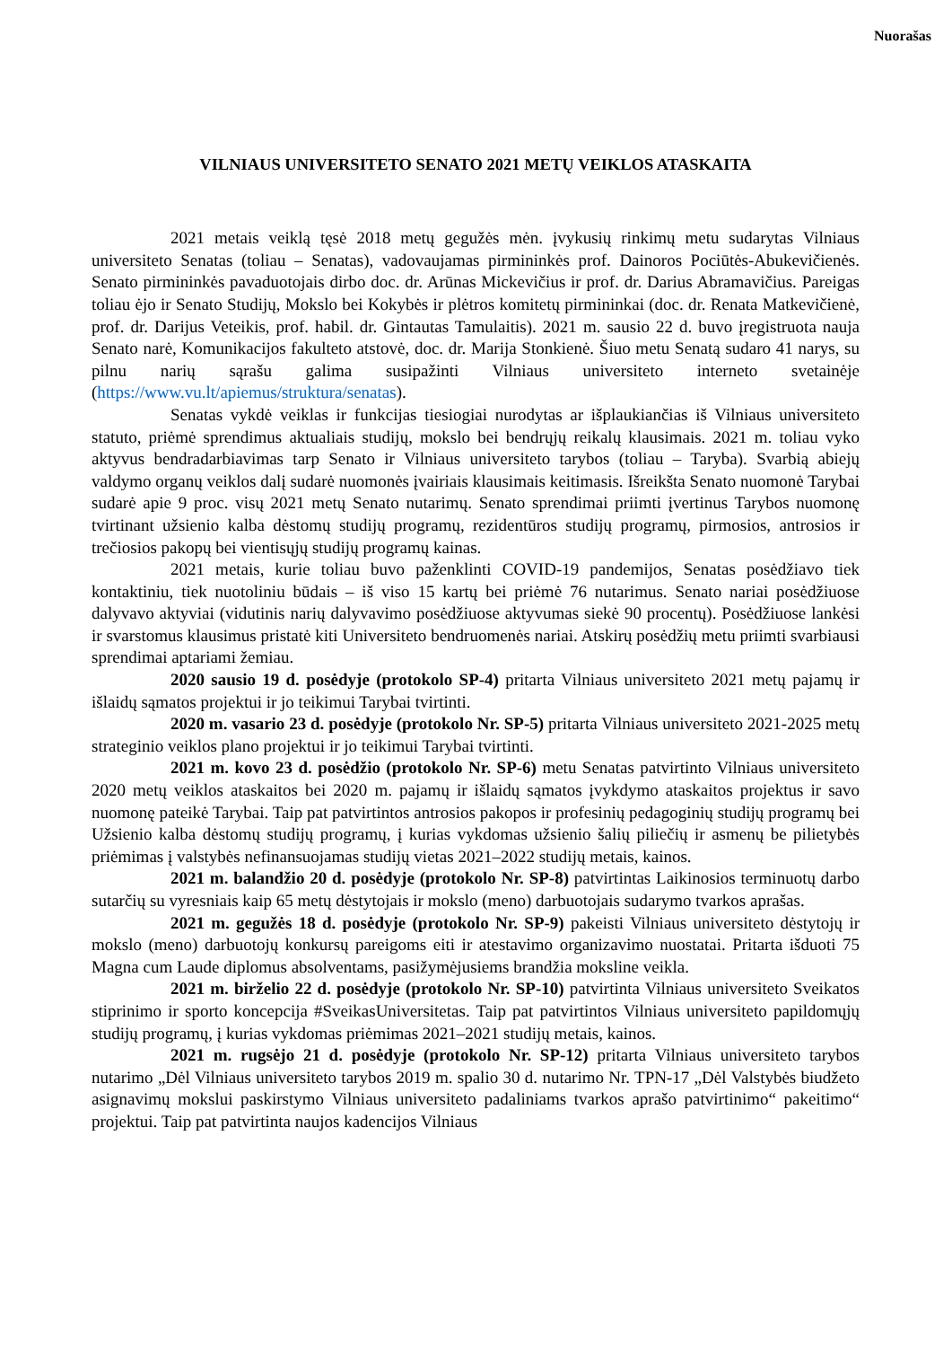Nuorašas
VILNIAUS UNIVERSITETO SENATO 2021 METŲ VEIKLOS ATASKAITA
2021 metais veiklą tęsė 2018 metų gegužės mėn. įvykusių rinkimų metu sudarytas Vilniaus universiteto Senatas (toliau – Senatas), vadovaujamas pirmininkės prof. Dainoros Pociūtės-Abukevičienės. Senato pirmininkės pavaduotojais dirbo doc. dr. Arūnas Mickevičius ir prof. dr. Darius Abramavičius. Pareigas toliau ėjo ir Senato Studijų, Mokslo bei Kokybės ir plėtros komitetų pirmininkai (doc. dr. Renata Matkevičienė, prof. dr. Darijus Veteikis, prof. habil. dr. Gintautas Tamulaitis). 2021 m. sausio 22 d. buvo įregistruota nauja Senato narė, Komunikacijos fakulteto atstovė, doc. dr. Marija Stonkienė. Šiuo metu Senatą sudaro 41 narys, su pilnu narių sąrašu galima susipažinti Vilniaus universiteto interneto svetainėje (https://www.vu.lt/apiemus/struktura/senatas).
Senatas vykdė veiklas ir funkcijas tiesiogiai nurodytas ar išplaukiančias iš Vilniaus universiteto statuto, priėmė sprendimus aktualiais studijų, mokslo bei bendrųjų reikalų klausimais. 2021 m. toliau vyko aktyvus bendradarbiavimas tarp Senato ir Vilniaus universiteto tarybos (toliau – Taryba). Svarbią abiejų valdymo organų veiklos dalį sudarė nuomonės įvairiais klausimais keitimasis. Išreikšta Senato nuomonė Tarybai sudarė apie 9 proc. visų 2021 metų Senato nutarimų. Senato sprendimai priimti įvertinus Tarybos nuomonę tvirtinant užsienio kalba dėstomų studijų programų, rezidentūros studijų programų, pirmosios, antrosios ir trečiosios pakopų bei vientisųjų studijų programų kainas.
2021 metais, kurie toliau buvo paženklinti COVID-19 pandemijos, Senatas posėdžiavo tiek kontaktiniu, tiek nuotoliniu būdais – iš viso 15 kartų bei priėmė 76 nutarimus. Senato nariai posėdžiuose dalyvavo aktyviai (vidutinis narių dalyvavimo posėdžiuose aktyvumas siekė 90 procentų). Posėdžiuose lankėsi ir svarstomus klausimus pristatė kiti Universiteto bendruomenės nariai. Atskirų posėdžių metu priimti svarbiausi sprendimai aptariami žemiau.
2020 sausio 19 d. posėdyje (protokolo SP-4) pritarta Vilniaus universiteto 2021 metų pajamų ir išlaidų sąmatos projektui ir jo teikimui Tarybai tvirtinti.
2020 m. vasario 23 d. posėdyje (protokolo Nr. SP-5) pritarta Vilniaus universiteto 2021-2025 metų strateginio veiklos plano projektui ir jo teikimui Tarybai tvirtinti.
2021 m. kovo 23 d. posėdžio (protokolo Nr. SP-6) metu Senatas patvirtinto Vilniaus universiteto 2020 metų veiklos ataskaitos bei 2020 m. pajamų ir išlaidų sąmatos įvykdymo ataskaitos projektus ir savo nuomonę pateikė Tarybai. Taip pat patvirtintos antrosios pakopos ir profesinių pedagoginių studijų programų bei Užsienio kalba dėstomų studijų programų, į kurias vykdomas užsienio šalių piliečių ir asmenų be pilietybės priėmimas į valstybės nefinansuojamas studijų vietas 2021–2022 studijų metais, kainos.
2021 m. balandžio 20 d. posėdyje (protokolo Nr. SP-8) patvirtintas Laikinosios terminuotų darbo sutarčių su vyresniais kaip 65 metų dėstytojais ir mokslo (meno) darbuotojais sudarymo tvarkos aprašas.
2021 m. gegužės 18 d. posėdyje (protokolo Nr. SP-9) pakeisti Vilniaus universiteto dėstytojų ir mokslo (meno) darbuotojų konkursų pareigoms eiti ir atestavimo organizavimo nuostatai. Pritarta išduoti 75 Magna cum Laude diplomus absolventams, pasižymėjusiems brandžia moksline veikla.
2021 m. birželio 22 d. posėdyje (protokolo Nr. SP-10) patvirtinta Vilniaus universiteto Sveikatos stiprinimo ir sporto koncepcija #SveikasUniversitetas. Taip pat patvirtintos Vilniaus universiteto papildomųjų studijų programų, į kurias vykdomas priėmimas 2021–2021 studijų metais, kainos.
2021 m. rugsėjo 21 d. posėdyje (protokolo Nr. SP-12) pritarta Vilniaus universiteto tarybos nutarimo „Dėl Vilniaus universiteto tarybos 2019 m. spalio 30 d. nutarimo Nr. TPN-17 „Dėl Valstybės biudžeto asignavimų mokslui paskirstymo Vilniaus universiteto padaliniams tvarkos aprašo patvirtinimo“ pakeitimo“ projektui. Taip pat patvirtinta naujos kadencijos Vilniaus